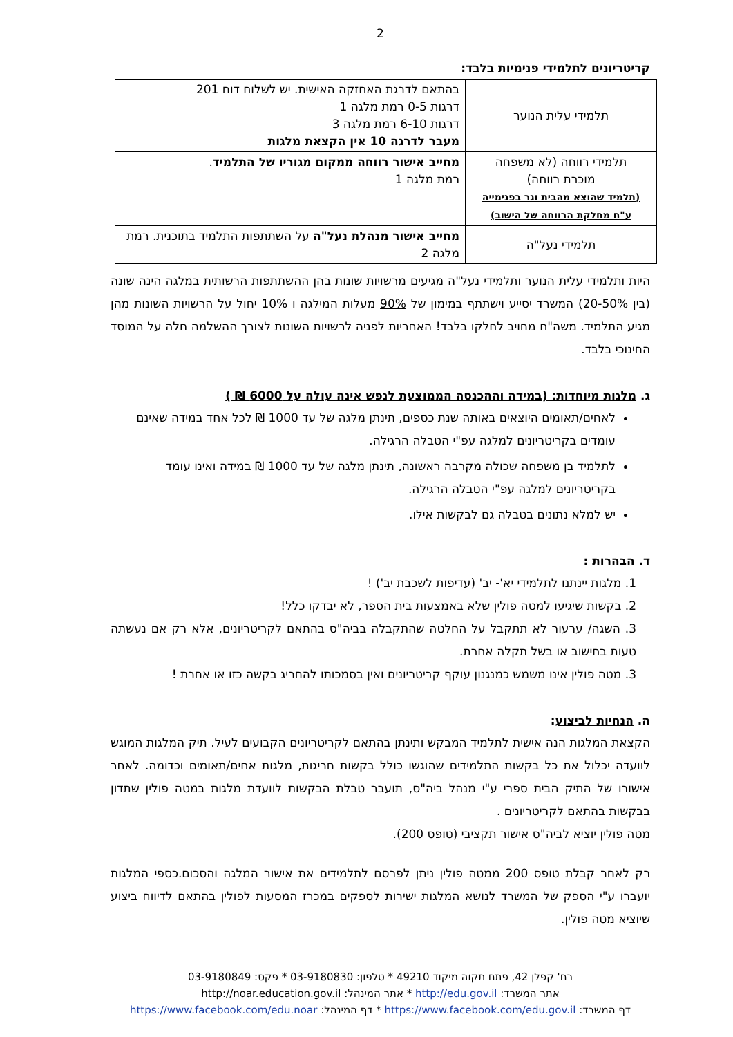2
קריטריונים לתלמידי פנימיות בלבד:
| תלמידי עלית הנוער | בהתאם לדרגת האחזקה האישית. יש לשלוח דוח 201 דרגות 0-5 רמת מלגה 1 דרגות 6-10 רמת מלגה 3 מעבר לדרגה 10 אין הקצאת מלגות |
| תלמידי רווחה (לא משפחה מוכרת רווחה) (תלמיד שהוצא מהבית וגר בפנימייה ע"ח מחלקת הרווחה של הישוב) | מחייב אישור רווחה ממקום מגוריו של התלמיד . רמת מלגה 1 |
| תלמידי נעל"ה | מחייב אישור מנהלת נעל"ה על השתתפות התלמיד בתוכנית. רמת מלגה 2 |
היות ותלמידי עלית הנוער ותלמידי נעל"ה מגיעים מרשויות שונות בהן ההשתתפות הרשותית במלגה הינה שונה (בין 20-50%) המשרד יסייע וישתתף במימון של 90% מעלות המילגה ו 10% יחול על הרשויות השונות מהן מגיע התלמיד. משה"ח מחויב לחלקו בלבד! האחריות לפניה לרשויות השונות לצורך ההשלמה חלה על המוסד החינוכי בלבד.
ג. מלגות מיוחדות: (במידה וההכנסה הממוצעת לנפש אינה עולה על 6000 ₪ )
לאחים/תאומים היוצאים באותה שנת כספים, תינתן מלגה של עד 1000 ₪ לכל אחד במידה שאינם עומדים בקריטריונים למלגה עפ"י הטבלה הרגילה.
לתלמיד בן משפחה שכולה מקרבה ראשונה, תינתן מלגה של עד 1000 ₪ במידה ואינו עומד בקריטריונים למלגה עפ"י הטבלה הרגילה.
יש למלא נתונים בטבלה גם לבקשות אילו.
ד. הבהרות :
1. מלגות יינתנו לתלמידי יא'- יב' (עדיפות לשכבת יב') !
2. בקשות שיגיעו למטה פולין שלא באמצעות בית הספר, לא יבדקו כלל!
3. השגה/ ערעור לא תתקבל על החלטה שהתקבלה בביה"ס בהתאם לקריטריונים, אלא רק אם נעשתה טעות בחישוב או בשל תקלה אחרת.
3. מטה פולין אינו משמש כמנגנון עוקף קריטריונים ואין בסמכותו להחריג בקשה כזו או אחרת !
ה. הנחיות לביצוע:
הקצאת המלגות הנה אישית לתלמיד המבקש ותינתן בהתאם לקריטריונים הקבועים לעיל. תיק המלגות המוגש לוועדה יכלול את כל בקשות התלמידים שהוגשו כולל בקשות חריגות, מלגות אחים/תאומים וכדומה. לאחר אישורו של התיק הבית ספרי ע"י מנהל ביה"ס, תועבר טבלת הבקשות לוועדת מלגות במטה פולין שתדון בבקשות בהתאם לקריטריונים .
מטה פולין יוציא לביה"ס אישור תקציבי (טופס 200).
רק לאחר קבלת טופס 200 ממטה פולין ניתן לפרסם לתלמידים את אישור המלגה והסכום.כספי המלגות יועברו ע"י הספק של המשרד לנושא המלגות ישירות לספקים במכרז המסעות לפולין בהתאם לדיווח ביצוע שיוציא מטה פולין.
רח' קפלן 42, פתח תקוה מיקוד 49210 * טלפון: 03-9180830 * פקס: 03-9180849
אתר המשרד: http://edu.gov.il * אתר המינהל: http://noar.education.gov.il
דף המשרד: https://www.facebook.com/edu.gov.il * דף המינהל: https://www.facebook.com/edu.noar